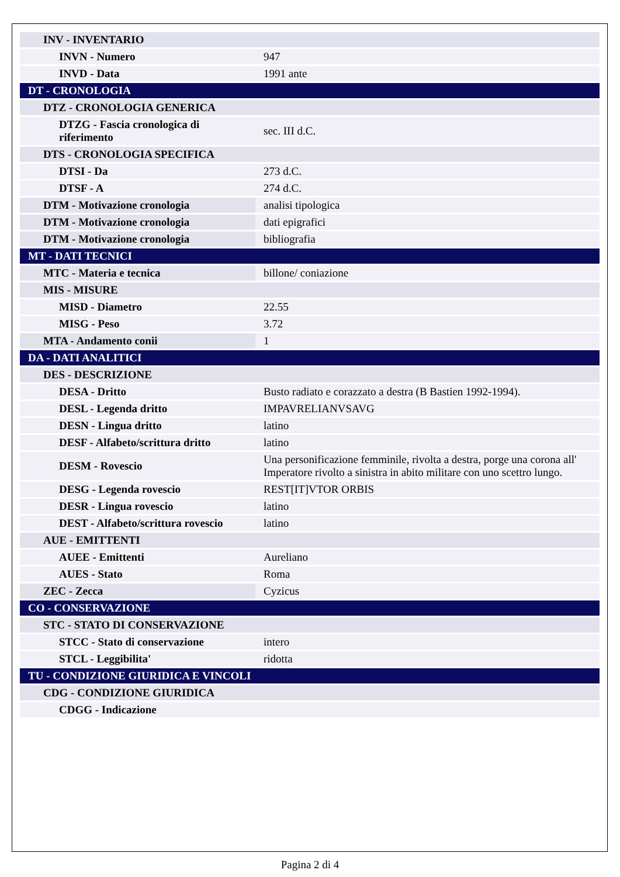| INV - INVENTARIO | |
| INVN - Numero | 947 |
| INVD - Data | 1991 ante |
| DT - CRONOLOGIA | |
| DTZ - CRONOLOGIA GENERICA | |
| DTZG - Fascia cronologica di riferimento | sec. III d.C. |
| DTS - CRONOLOGIA SPECIFICA | |
| DTSI - Da | 273 d.C. |
| DTSF - A | 274 d.C. |
| DTM - Motivazione cronologia | analisi tipologica |
| DTM - Motivazione cronologia | dati epigrafici |
| DTM - Motivazione cronologia | bibliografia |
| MT - DATI TECNICI | |
| MTC - Materia e tecnica | billone/ coniazione |
| MIS - MISURE | |
| MISD - Diametro | 22.55 |
| MISG - Peso | 3.72 |
| MTA - Andamento conii | 1 |
| DA - DATI ANALITICI | |
| DES - DESCRIZIONE | |
| DESA - Dritto | Busto radiato e corazzato a destra (B Bastien 1992-1994). |
| DESL - Legenda dritto | IMPAVRELIANVSAVG |
| DESN - Lingua dritto | latino |
| DESF - Alfabeto/scrittura dritto | latino |
| DESM - Rovescio | Una personificazione femminile, rivolta a destra, porge una corona all' Imperatore rivolto a sinistra in abito militare con uno scettro lungo. |
| DESG - Legenda rovescio | REST[IT]VTOR ORBIS |
| DESR - Lingua rovescio | latino |
| DEST - Alfabeto/scrittura rovescio | latino |
| AUE - EMITTENTI | |
| AUEE - Emittenti | Aureliano |
| AUES - Stato | Roma |
| ZEC - Zecca | Cyzicus |
| CO - CONSERVAZIONE | |
| STC - STATO DI CONSERVAZIONE | |
| STCC - Stato di conservazione | intero |
| STCL - Leggibilita' | ridotta |
| TU - CONDIZIONE GIURIDICA E VINCOLI | |
| CDG - CONDIZIONE GIURIDICA | |
| CDGG - Indicazione | |
Pagina 2 di 4